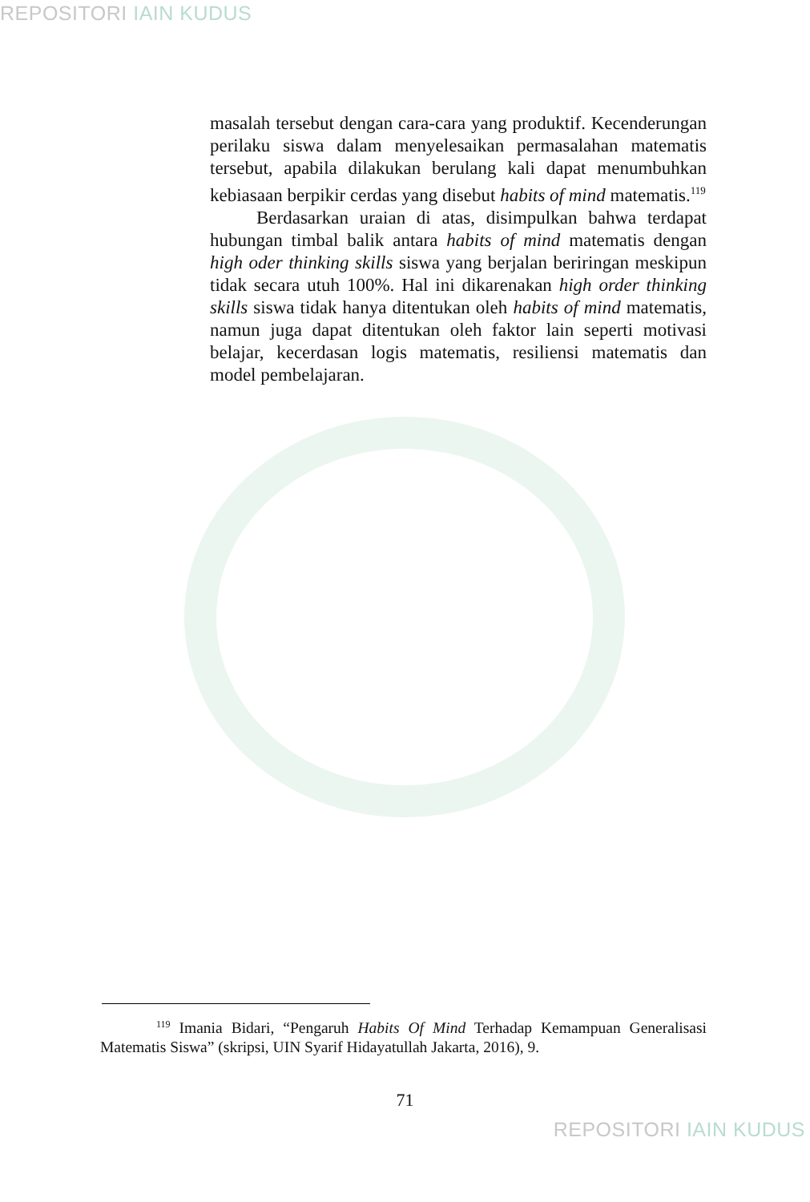REPOSITORI IAIN KUDUS
masalah tersebut dengan cara-cara yang produktif. Kecenderungan perilaku siswa dalam menyelesaikan permasalahan matematis tersebut, apabila dilakukan berulang kali dapat menumbuhkan kebiasaan berpikir cerdas yang disebut habits of mind matematis.<sup>119</sup>
Berdasarkan uraian di atas, disimpulkan bahwa terdapat hubungan timbal balik antara habits of mind matematis dengan high oder thinking skills siswa yang berjalan beriringan meskipun tidak secara utuh 100%. Hal ini dikarenakan high order thinking skills siswa tidak hanya ditentukan oleh habits of mind matematis, namun juga dapat ditentukan oleh faktor lain seperti motivasi belajar, kecerdasan logis matematis, resiliensi matematis dan model pembelajaran.
<sup>119</sup> Imania Bidari, “Pengaruh Habits Of Mind Terhadap Kemampuan Generalisasi Matematis Siswa” (skripsi, UIN Syarif Hidayatullah Jakarta, 2016), 9.
71
REPOSITORI IAIN KUDUS